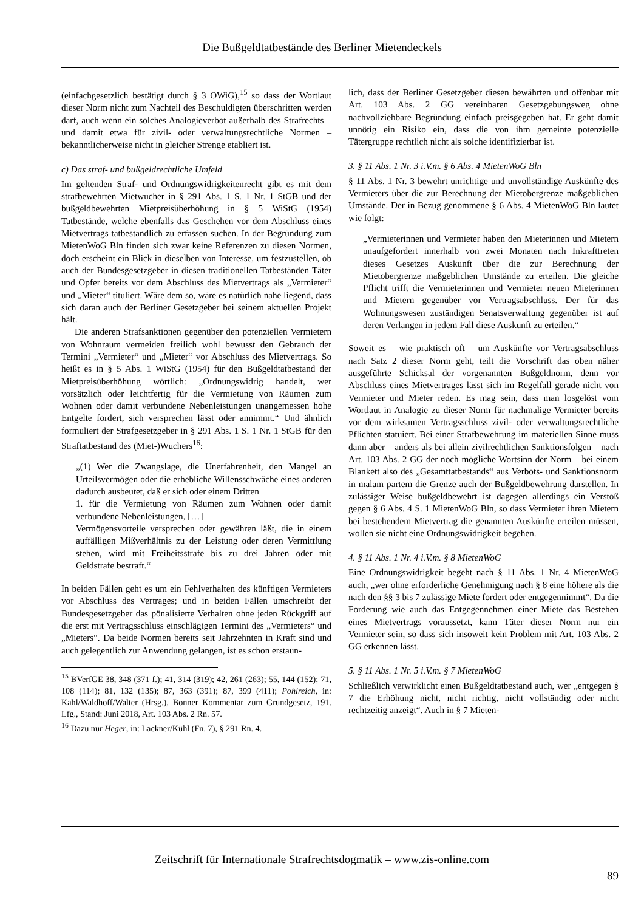Die Bußgeldtatbestände des Berliner Mietendeckels
(einfachgesetzlich bestätigt durch § 3 OWiG),<sup>15</sup> so dass der Wortlaut dieser Norm nicht zum Nachteil des Beschuldigten überschritten werden darf, auch wenn ein solches Analogieverbot außerhalb des Strafrechts – und damit etwa für zivil- oder verwaltungsrechtliche Normen – bekanntlicherweise nicht in gleicher Strenge etabliert ist.
c) Das straf- und bußgeldrechtliche Umfeld
Im geltenden Straf- und Ordnungswidrigkeitenrecht gibt es mit dem strafbewehrten Mietwucher in § 291 Abs. 1 S. 1 Nr. 1 StGB und der bußgeldbewehrten Mietpreisüberhöhung in § 5 WiStG (1954) Tatbestände, welche ebenfalls das Geschehen vor dem Abschluss eines Mietvertrags tatbestandlich zu erfassen suchen. In der Begründung zum MietenWoG Bln finden sich zwar keine Referenzen zu diesen Normen, doch erscheint ein Blick in dieselben von Interesse, um festzustellen, ob auch der Bundesgesetzgeber in diesen traditionellen Tatbeständen Täter und Opfer bereits vor dem Abschluss des Mietvertrags als „Vermieter“ und „Mieter“ tituliert. Wäre dem so, wäre es natürlich nahe liegend, dass sich daran auch der Berliner Gesetzgeber bei seinem aktuellen Projekt hält.
Die anderen Strafsanktionen gegenüber den potenziellen Vermietern von Wohnraum vermeiden freilich wohl bewusst den Gebrauch der Termini „Vermieter“ und „Mieter“ vor Abschluss des Mietvertrags. So heißt es in § 5 Abs. 1 WiStG (1954) für den Bußgeldtatbestand der Mietpreisüberhöhung wörtlich: „Ordnungswidrig handelt, wer vorsätzlich oder leichtfertig für die Vermietung von Räumen zum Wohnen oder damit verbundene Nebenleistungen unangemessen hohe Entgelte fordert, sich versprechen lässt oder annimmt.“ Und ähnlich formuliert der Strafgesetzgeber in § 291 Abs. 1 S. 1 Nr. 1 StGB für den Straftatbestand des (Miet-)Wuchers<sup>16</sup>:
„(1) Wer die Zwangslage, die Unerfahrenheit, den Mangel an Urteilsvermögen oder die erhebliche Willensschwäche eines anderen dadurch ausbeutet, daß er sich oder einem Dritten
1. für die Vermietung von Räumen zum Wohnen oder damit verbundene Nebenleistungen, […]
Vermögensvorteile versprechen oder gewähren läßt, die in einem auffälligen Mißverhältnis zu der Leistung oder deren Vermittlung stehen, wird mit Freiheitsstrafe bis zu drei Jahren oder mit Geldstrafe bestraft.“
In beiden Fällen geht es um ein Fehlverhalten des künftigen Vermieters vor Abschluss des Vertrages; und in beiden Fällen umschreibt der Bundesgesetzgeber das pönalisierte Verhalten ohne jeden Rückgriff auf die erst mit Vertragsschluss einschlägigen Termini des „Vermieters“ und „Mieters“. Da beide Normen bereits seit Jahrzehnten in Kraft sind und auch gelegentlich zur Anwendung gelangen, ist es schon erstaun-
<sup>15</sup> BVerfGE 38, 348 (371 f.); 41, 314 (319); 42, 261 (263); 55, 144 (152); 71, 108 (114); 81, 132 (135); 87, 363 (391); 87, 399 (411); Pohlreich, in: Kahl/Waldhoff/Walter (Hrsg.), Bonner Kommentar zum Grundgesetz, 191. Lfg., Stand: Juni 2018, Art. 103 Abs. 2 Rn. 57.
<sup>16</sup> Dazu nur Heger, in: Lackner/Kühl (Fn. 7), § 291 Rn. 4.
lich, dass der Berliner Gesetzgeber diesen bewährten und offenbar mit Art. 103 Abs. 2 GG vereinbaren Gesetzgebungsweg ohne nachvollziehbare Begründung einfach preisgegeben hat. Er geht damit unnötig ein Risiko ein, dass die von ihm gemeinte potenzielle Tätergruppe rechtlich nicht als solche identifizierbar ist.
3. § 11 Abs. 1 Nr. 3 i.V.m. § 6 Abs. 4 MietenWoG Bln
§ 11 Abs. 1 Nr. 3 bewehrt unrichtige und unvollständige Auskünfte des Vermieters über die zur Berechnung der Mietobergrenze maßgeblichen Umstände. Der in Bezug genommene § 6 Abs. 4 MietenWoG Bln lautet wie folgt:
„Vermieterinnen und Vermieter haben den Mieterinnen und Mietern unaufgefordert innerhalb von zwei Monaten nach Inkrafttreten dieses Gesetzes Auskunft über die zur Berechnung der Mietobergrenze maßgeblichen Umstände zu erteilen. Die gleiche Pflicht trifft die Vermieterinnen und Vermieter neuen Mieterinnen und Mietern gegenüber vor Vertragsabschluss. Der für das Wohnungswesen zuständigen Senatsverwaltung gegenüber ist auf deren Verlangen in jedem Fall diese Auskunft zu erteilen.“
Soweit es – wie praktisch oft – um Auskünfte vor Vertragsabschluss nach Satz 2 dieser Norm geht, teilt die Vorschrift das oben näher ausgeführte Schicksal der vorgenannten Bußgeldnorm, denn vor Abschluss eines Mietvertrages lässt sich im Regelfall gerade nicht von Vermieter und Mieter reden. Es mag sein, dass man losgelöst vom Wortlaut in Analogie zu dieser Norm für nachmalige Vermieter bereits vor dem wirksamen Vertragsschluss zivil- oder verwaltungsrechtliche Pflichten statuiert. Bei einer Strafbewehrung im materiellen Sinne muss dann aber – anders als bei allein zivilrechtlichen Sanktionsfolgen – nach Art. 103 Abs. 2 GG der noch mögliche Wortsinn der Norm – bei einem Blankett also des „Gesamttatbestands“ aus Verbots- und Sanktionsnorm in malam partem die Grenze auch der Bußgeldbewehrung darstellen. In zulässiger Weise bußgeldbewehrt ist dagegen allerdings ein Verstoß gegen § 6 Abs. 4 S. 1 MietenWoG Bln, so dass Vermieter ihren Mietern bei bestehendem Mietvertrag die genannten Auskünfte erteilen müssen, wollen sie nicht eine Ordnungswidrigkeit begehen.
4. § 11 Abs. 1 Nr. 4 i.V.m. § 8 MietenWoG
Eine Ordnungswidrigkeit begeht nach § 11 Abs. 1 Nr. 4 MietenWoG auch, „wer ohne erforderliche Genehmigung nach § 8 eine höhere als die nach den §§ 3 bis 7 zulässige Miete fordert oder entgegennimmt“. Da die Forderung wie auch das Entgegennehmen einer Miete das Bestehen eines Mietvertrags voraussetzt, kann Täter dieser Norm nur ein Vermieter sein, so dass sich insoweit kein Problem mit Art. 103 Abs. 2 GG erkennen lässt.
5. § 11 Abs. 1 Nr. 5 i.V.m. § 7 MietenWoG
Schließlich verwirklicht einen Bußgeldtatbestand auch, wer „entgegen § 7 die Erhöhung nicht, nicht richtig, nicht vollständig oder nicht rechtzeitig anzeigt“. Auch in § 7 Mieten-
Zeitschrift für Internationale Strafrechtsdogmatik – www.zis-online.com
89